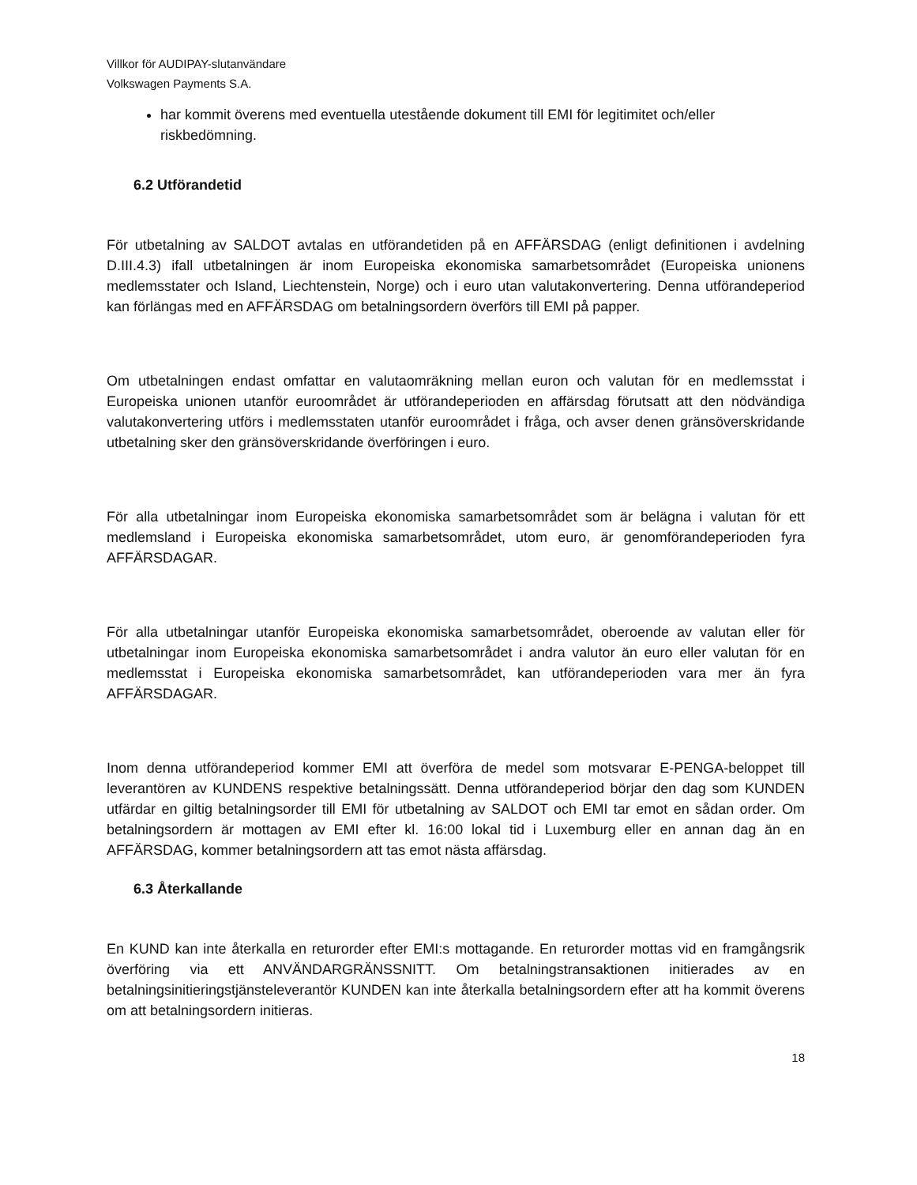Villkor för AUDIPAY-slutanvändare
Volkswagen Payments S.A.
har kommit överens med eventuella utestående dokument till EMI för legitimitet och/eller riskbedömning.
6.2 Utförandetid
För utbetalning av SALDOT avtalas en utförandetiden på en AFFÄRSDAG (enligt definitionen i avdelning D.III.4.3) ifall utbetalningen är inom Europeiska ekonomiska samarbetsområdet (Europeiska unionens medlemsstater och Island, Liechtenstein, Norge) och i euro utan valutakonvertering. Denna utförandeperiod kan förlängas med en AFFÄRSDAG om betalningsordern överförs till EMI på papper.
Om utbetalningen endast omfattar en valutaomräkning mellan euron och valutan för en medlemsstat i Europeiska unionen utanför euroområdet är utförandeperioden en affärsdag förutsatt att den nödvändiga valutakonvertering utförs i medlemsstaten utanför euroområdet i fråga, och avser denen gränsöverskridande utbetalning sker den gränsöverskridande överföringen i euro.
För alla utbetalningar inom Europeiska ekonomiska samarbetsområdet som är belägna i valutan för ett medlemsland i Europeiska ekonomiska samarbetsområdet, utom euro, är genomförandeperioden fyra AFFÄRSDAGAR.
För alla utbetalningar utanför Europeiska ekonomiska samarbetsområdet, oberoende av valutan eller för utbetalningar inom Europeiska ekonomiska samarbetsområdet i andra valutor än euro eller valutan för en medlemsstat i Europeiska ekonomiska samarbetsområdet, kan utförandeperioden vara mer än fyra AFFÄRSDAGAR.
Inom denna utförandeperiod kommer EMI att överföra de medel som motsvarar E-PENGA-beloppet till leverantören av KUNDENS respektive betalningssätt. Denna utförandeperiod börjar den dag som KUNDEN utfärdar en giltig betalningsorder till EMI för utbetalning av SALDOT och EMI tar emot en sådan order. Om betalningsordern är mottagen av EMI efter kl. 16:00 lokal tid i Luxemburg eller en annan dag än en AFFÄRSDAG, kommer betalningsordern att tas emot nästa affärsdag.
6.3 Återkallande
En KUND kan inte återkalla en returorder efter EMI:s mottagande. En returorder mottas vid en framgångsrik överföring via ett ANVÄNDARGRÄNSSNITT. Om betalningstransaktionen initierades av en betalningsinitieringstjänsteleverantör KUNDEN kan inte återkalla betalningsordern efter att ha kommit överens om att betalningsordern initieras.
18